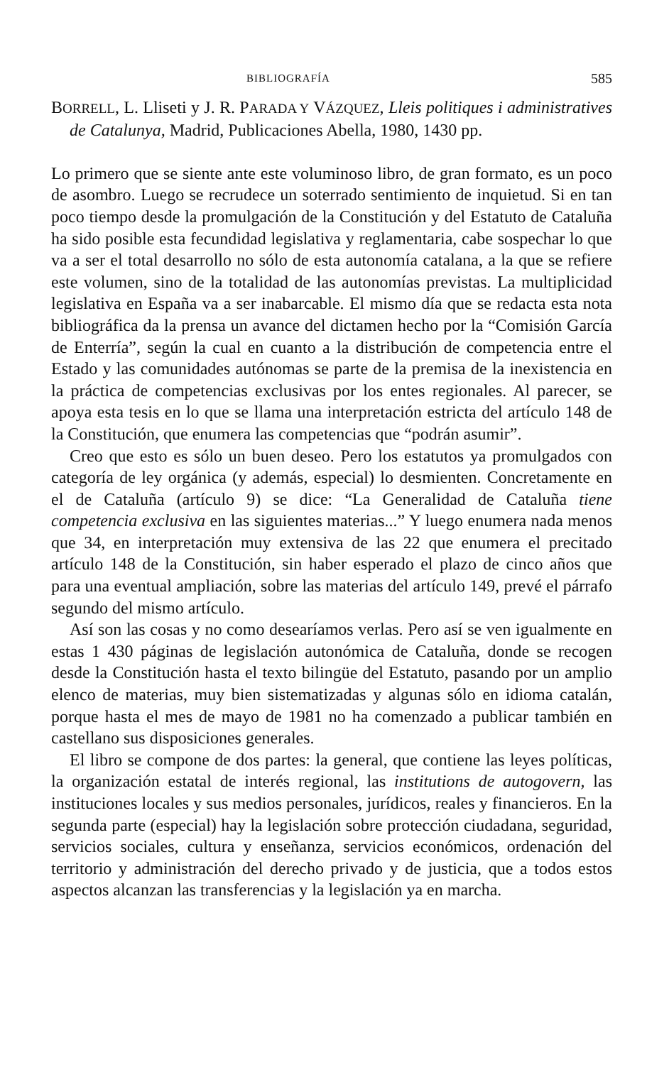BIBLIOGRAFÍA 585
BORRELL, L. Lliseti y J. R. PARADA Y VÁZQUEZ, Lleis politiques i administratives de Catalunya, Madrid, Publicaciones Abella, 1980, 1430 pp.
Lo primero que se siente ante este voluminoso libro, de gran formato, es un poco de asombro. Luego se recrudece un soterrado sentimiento de inquietud. Si en tan poco tiempo desde la promulgación de la Constitución y del Estatuto de Cataluña ha sido posible esta fecundidad legislativa y reglamentaria, cabe sospechar lo que va a ser el total desarrollo no sólo de esta autonomía catalana, a la que se refiere este volumen, sino de la totalidad de las autonomías previstas. La multiplicidad legislativa en España va a ser inabarcable. El mismo día que se redacta esta nota bibliográfica da la prensa un avance del dictamen hecho por la “Comisión García de Enterría”, según la cual en cuanto a la distribución de competencia entre el Estado y las comunidades autónomas se parte de la premisa de la inexistencia en la práctica de competencias exclusivas por los entes regionales. Al parecer, se apoya esta tesis en lo que se llama una interpretación estricta del artículo 148 de la Constitución, que enumera las competencias que “podrán asumir”.
Creo que esto es sólo un buen deseo. Pero los estatutos ya promulgados con categoría de ley orgánica (y además, especial) lo desmienten. Concretamente en el de Cataluña (artículo 9) se dice: “La Generalidad de Cataluña tiene competencia exclusiva en las siguientes materias...” Y luego enumera nada menos que 34, en interpretación muy extensiva de las 22 que enumera el precitado artículo 148 de la Constitución, sin haber esperado el plazo de cinco años que para una eventual ampliación, sobre las materias del artículo 149, prevé el párrafo segundo del mismo artículo.
Así son las cosas y no como desearíamos verlas. Pero así se ven igualmente en estas 1 430 páginas de legislación autonómica de Cataluña, donde se recogen desde la Constitución hasta el texto bilingüe del Estatuto, pasando por un amplio elenco de materias, muy bien sistematizadas y algunas sólo en idioma catalán, porque hasta el mes de mayo de 1981 no ha comenzado a publicar también en castellano sus disposiciones generales.
El libro se compone de dos partes: la general, que contiene las leyes políticas, la organización estatal de interés regional, las institutions de autogovern, las instituciones locales y sus medios personales, jurídicos, reales y financieros. En la segunda parte (especial) hay la legislación sobre protección ciudadana, seguridad, servicios sociales, cultura y enseñanza, servicios económicos, ordenación del territorio y administración del derecho privado y de justicia, que a todos estos aspectos alcanzan las transferencias y la legislación ya en marcha.